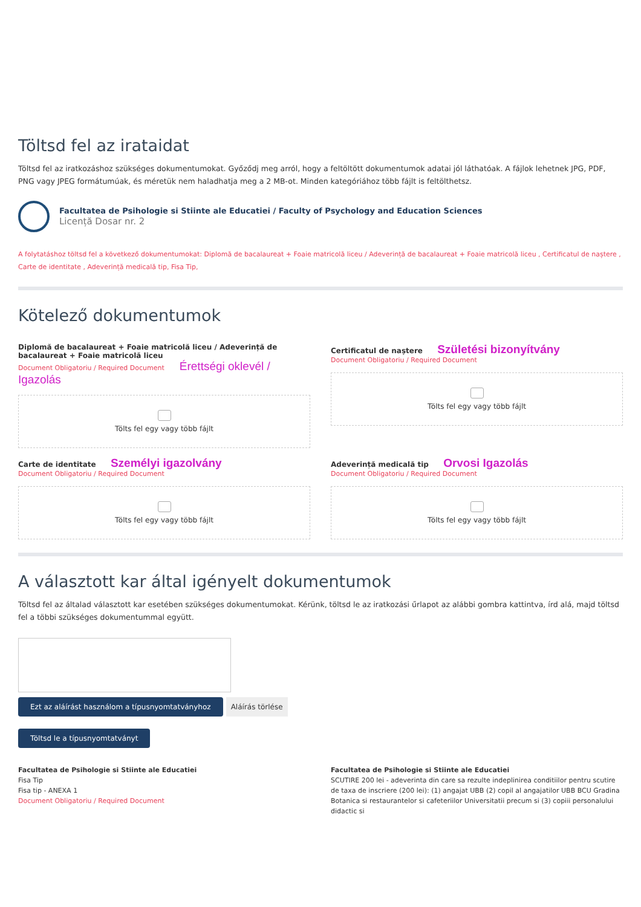Töltsd fel az irataidat
Töltsd fel az iratkozáshoz szükséges dokumentumokat. Győződj meg arról, hogy a feltöltött dokumentumok adatai jól láthatóak. A fájlok lehetnek JPG, PDF, PNG vagy JPEG formátumúak, és méretük nem haladhatja meg a 2 MB-ot. Minden kategóriához több fájlt is feltölthetsz.
Facultatea de Psihologie si Stiinte ale Educatiei / Faculty of Psychology and Education Sciences
Licență Dosar nr. 2
A folytatáshoz töltsd fel a következő dokumentumokat: Diplomă de bacalaureat + Foaie matricolă liceu / Adeverință de bacalaureat + Foaie matricolă liceu , Certificatul de naștere , Carte de identitate , Adeverință medicală tip, Fisa Tip,
Kötelező dokumentumok
Diplomă de bacalaureat + Foaie matricolă liceu / Adeverință de bacalaureat + Foaie matricolă liceu
Document Obligatoriu / Required Document Érettségi oklevél / Igazolás
Tölts fel egy vagy több fájlt
Certificatul de naștere Születési bizonyítvány
Document Obligatoriu / Required Document
Tölts fel egy vagy több fájlt
Carte de identitate Személyi igazolvány
Document Obligatoriu / Required Document
Tölts fel egy vagy több fájlt
Adeverință medicală tip Orvosi Igazolás
Document Obligatoriu / Required Document
Tölts fel egy vagy több fájlt
A választott kar által igényelt dokumentumok
Töltsd fel az általad választott kar esetében szükséges dokumentumokat. Kérünk, töltsd le az iratkozási űrlapot az alábbi gombra kattintva, írd alá, majd töltsd fel a többi szükséges dokumentummal együtt.
Ezt az aláírást használom a típusnyomtatványhoz Aláírás törlése
Töltsd le a típusnyomtatványt
Facultatea de Psihologie si Stiinte ale Educatiei
Fisa Tip
Fisa tip - ANEXA 1
Document Obligatoriu / Required Document
Facultatea de Psihologie si Stiinte ale Educatiei
SCUTIRE 200 lei - adeverinta din care sa rezulte indeplinirea conditiilor pentru scutire de taxa de inscriere (200 lei): (1) angajat UBB (2) copil al angajatilor UBB BCU Gradina Botanica si restaurantelor si cafeteriilor Universitatii precum si (3) copiii personalului didactic si